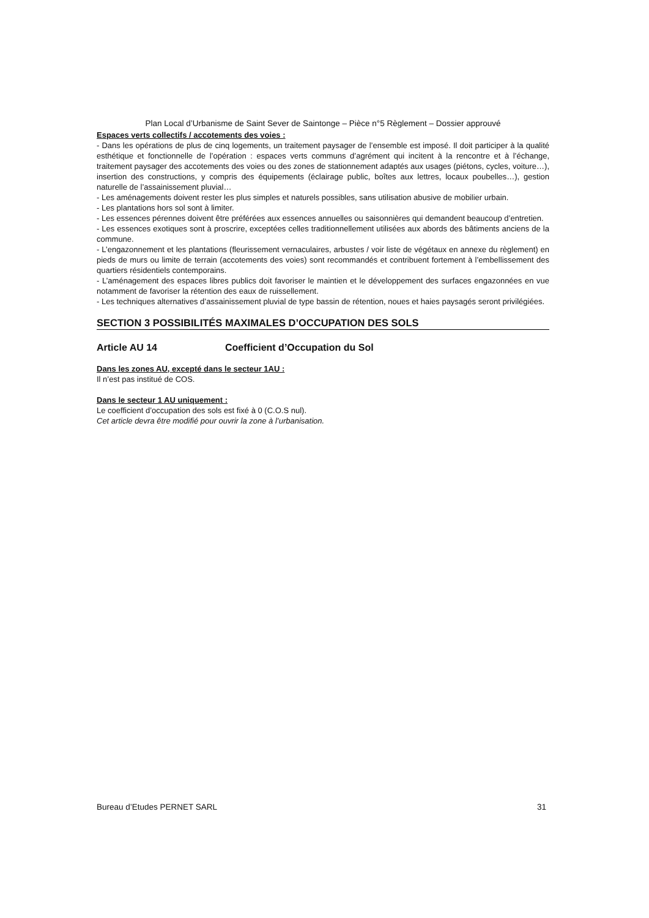Plan Local d’Urbanisme de Saint Sever de Saintonge – Pièce n°5 Règlement – Dossier approuvé
Espaces verts collectifs / accotements des voies :
- Dans les opérations de plus de cinq logements, un traitement paysager de l’ensemble est imposé. Il doit participer à la qualité esthétique et fonctionnelle de l’opération : espaces verts communs d’agrément qui incitent à la rencontre et à l’échange, traitement paysager des accotements des voies ou des zones de stationnement adaptés aux usages (piétons, cycles, voiture…), insertion des constructions, y compris des équipements (éclairage public, boîtes aux lettres, locaux poubelles…), gestion naturelle de l’assainissement pluvial…
- Les aménagements doivent rester les plus simples et naturels possibles, sans utilisation abusive de mobilier urbain.
- Les plantations hors sol sont à limiter.
- Les essences pérennes doivent être préférées aux essences annuelles ou saisonnières qui demandent beaucoup d’entretien.
- Les essences exotiques sont à proscrire, exceptées celles traditionnellement utilisées aux abords des bâtiments anciens de la commune.
- L’engazonnement et les plantations (fleurissement vernaculaires, arbustes / voir liste de végétaux en annexe du règlement) en pieds de murs ou limite de terrain (accotements des voies) sont recommandés et contribuent fortement à l’embellissement des quartiers résidentiels contemporains.
- L’aménagement des espaces libres publics doit favoriser le maintien et le développement des surfaces engazonnées en vue notamment de favoriser la rétention des eaux de ruissellement.
- Les techniques alternatives d’assainissement pluvial de type bassin de rétention, noues et haies paysagés seront privilégiées.
SECTION 3 POSSIBILITÉS MAXIMALES D’OCCUPATION DES SOLS
Article AU 14 Coefficient d’Occupation du Sol
Dans les zones AU, excepté dans le secteur 1AU :
Il n’est pas institué de COS.
Dans le secteur 1 AU uniquement :
Le coefficient d’occupation des sols est fixé à 0 (C.O.S nul).
Cet article devra être modifié pour ouvrir la zone à l’urbanisation.
Bureau d’Etudes PERNET SARL 31